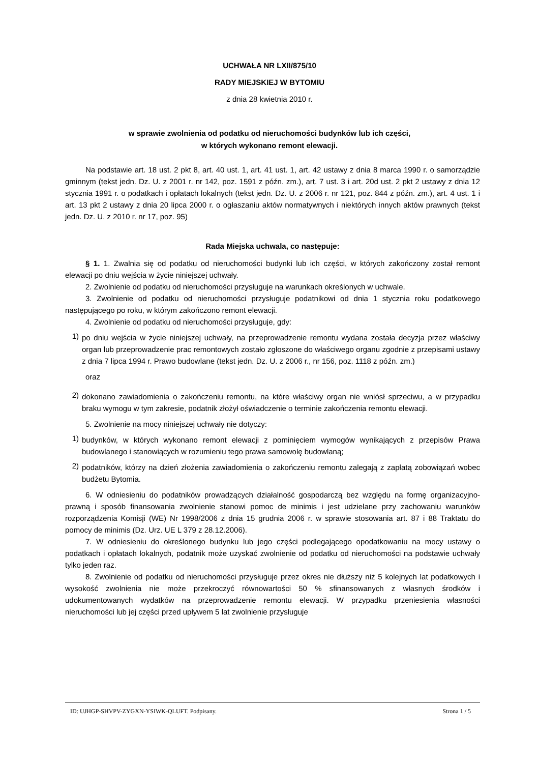UCHWAŁA NR LXII/875/10
RADY MIEJSKIEJ W BYTOMIU
z dnia 28 kwietnia 2010 r.
w sprawie zwolnienia od podatku od nieruchomości budynków lub ich części,
w których wykonano remont elewacji.
Na podstawie art. 18 ust. 2 pkt 8, art. 40 ust. 1, art. 41 ust. 1, art. 42 ustawy z dnia 8 marca 1990 r. o samorządzie gminnym (tekst jedn. Dz. U. z 2001 r. nr 142, poz. 1591 z późn. zm.), art. 7 ust. 3 i art. 20d ust. 2 pkt 2 ustawy z dnia 12 stycznia 1991 r. o podatkach i opłatach lokalnych (tekst jedn. Dz. U. z 2006 r. nr 121, poz. 844 z późn. zm.), art. 4 ust. 1 i art. 13 pkt 2 ustawy z dnia 20 lipca 2000 r. o ogłaszaniu aktów normatywnych i niektórych innych aktów prawnych (tekst jedn. Dz. U. z 2010 r. nr 17, poz. 95)
Rada Miejska uchwala, co następuje:
§ 1. 1. Zwalnia się od podatku od nieruchomości budynki lub ich części, w których zakończony został remont elewacji po dniu wejścia w życie niniejszej uchwały.
2. Zwolnienie od podatku od nieruchomości przysługuje na warunkach określonych w uchwale.
3. Zwolnienie od podatku od nieruchomości przysługuje podatnikowi od dnia 1 stycznia roku podatkowego następującego po roku, w którym zakończono remont elewacji.
4. Zwolnienie od podatku od nieruchomości przysługuje, gdy:
1)
po dniu wejścia w życie niniejszej uchwały, na przeprowadzenie remontu wydana została decyzja przez właściwy organ lub przeprowadzenie prac remontowych zostało zgłoszone do właściwego organu zgodnie z przepisami ustawy z dnia 7 lipca 1994 r. Prawo budowlane (tekst jedn. Dz. U. z 2006 r., nr 156, poz. 1118 z późn. zm.)
oraz
2)
dokonano zawiadomienia o zakończeniu remontu, na które właściwy organ nie wniósł sprzeciwu, a w przypadku braku wymogu w tym zakresie, podatnik złożył oświadczenie o terminie zakończenia remontu elewacji.
5. Zwolnienie na mocy niniejszej uchwały nie dotyczy:
1)
budynków, w których wykonano remont elewacji z pominięciem wymogów wynikających z przepisów Prawa budowlanego i stanowiących w rozumieniu tego prawa samowolę budowlaną;
2)
podatników, którzy na dzień złożenia zawiadomienia o zakończeniu remontu zalegają z zapłatą zobowiązań wobec budżetu Bytomia.
6. W odniesieniu do podatników prowadzących działalność gospodarczą bez względu na formę organizacyjno-prawną i sposób finansowania zwolnienie stanowi pomoc de minimis i jest udzielane przy zachowaniu warunków rozporządzenia Komisji (WE) Nr 1998/2006 z dnia 15 grudnia 2006 r. w sprawie stosowania art. 87 i 88 Traktatu do pomocy de minimis (Dz. Urz. UE L 379 z 28.12.2006).
7. W odniesieniu do określonego budynku lub jego części podlegającego opodatkowaniu na mocy ustawy o podatkach i opłatach lokalnych, podatnik może uzyskać zwolnienie od podatku od nieruchomości na podstawie uchwały tylko jeden raz.
8. Zwolnienie od podatku od nieruchomości przysługuje przez okres nie dłuższy niż 5 kolejnych lat podatkowych i wysokość zwolnienia nie może przekroczyć równowartości 50 % sfinansowanych z własnych środków i udokumentowanych wydatków na przeprowadzenie remontu elewacji. W przypadku przeniesienia własności nieruchomości lub jej części przed upływem 5 lat zwolnienie przysługuje
ID: UJHGP-SHVPV-ZYGXN-YSIWK-QLUFT. Podpisany. Strona 1 / 5